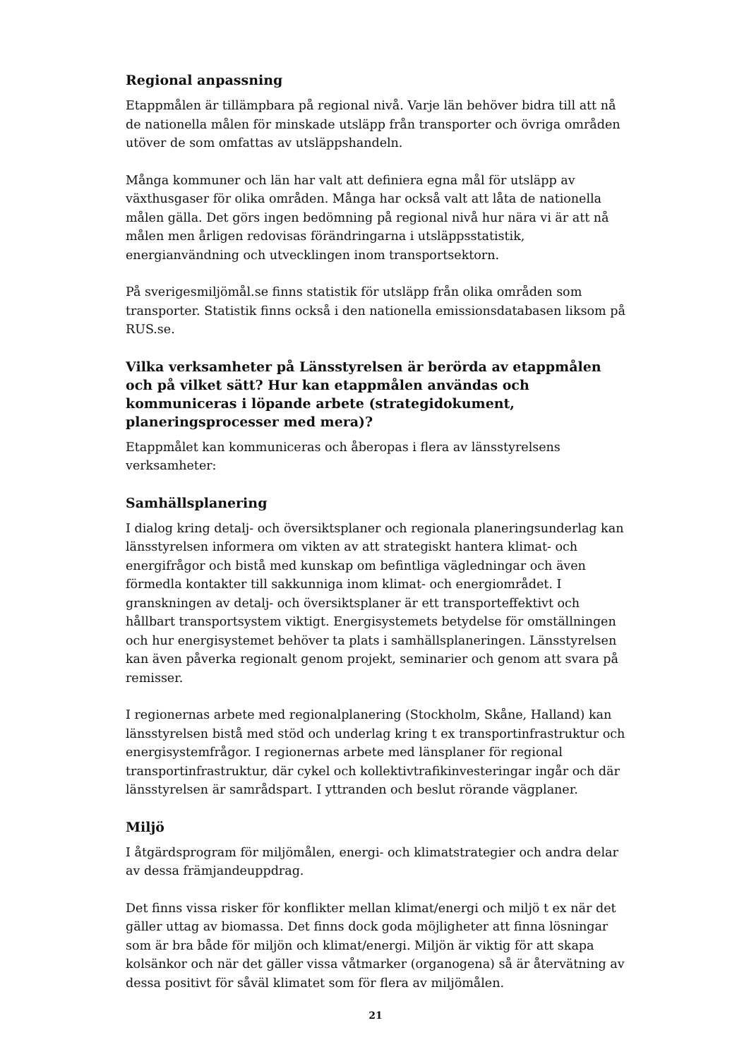Regional anpassning
Etappmålen är tillämpbara på regional nivå. Varje län behöver bidra till att nå de nationella målen för minskade utsläpp från transporter och övriga områden utöver de som omfattas av utsläppshandeln.
Många kommuner och län har valt att definiera egna mål för utsläpp av växthusgaser för olika områden. Många har också valt att låta de nationella målen gälla. Det görs ingen bedömning på regional nivå hur nära vi är att nå målen men årligen redovisas förändringarna i utsläppsstatistik, energianvändning och utvecklingen inom transportsektorn.
På sverigesmiljömål.se finns statistik för utsläpp från olika områden som transporter. Statistik finns också i den nationella emissionsdatabasen liksom på RUS.se.
Vilka verksamheter på Länsstyrelsen är berörda av etappmålen och på vilket sätt? Hur kan etappmålen användas och kommuniceras i löpande arbete (strategidokument, planeringsprocesser med mera)?
Etappmålet kan kommuniceras och åberopas i flera av länsstyrelsens verksamheter:
Samhällsplanering
I dialog kring detalj- och översiktsplaner och regionala planeringsunderlag kan länsstyrelsen informera om vikten av att strategiskt hantera klimat- och energifrågor och bistå med kunskap om befintliga vägledningar och även förmedla kontakter till sakkunniga inom klimat- och energiområdet. I granskningen av detalj- och översiktsplaner är ett transporteffektivt och hållbart transportsystem viktigt. Energisystemets betydelse för omställningen och hur energisystemet behöver ta plats i samhällsplaneringen. Länsstyrelsen kan även påverka regionalt genom projekt, seminarier och genom att svara på remisser.
I regionernas arbete med regionalplanering (Stockholm, Skåne, Halland) kan länsstyrelsen bistå med stöd och underlag kring t ex transportinfrastruktur och energisystemfrågor. I regionernas arbete med länsplaner för regional transportinfrastruktur, där cykel och kollektivtrafikinvesteringar ingår och där länsstyrelsen är samrådspart. I yttranden och beslut rörande vägplaner.
Miljö
I åtgärdsprogram för miljömålen, energi- och klimatstrategier och andra delar av dessa främjandeuppdrag.
Det finns vissa risker för konflikter mellan klimat/energi och miljö t ex när det gäller uttag av biomassa. Det finns dock goda möjligheter att finna lösningar som är bra både för miljön och klimat/energi. Miljön är viktig för att skapa kolsänkor och när det gäller vissa våtmarker (organogena) så är återvätning av dessa positivt för såväl klimatet som för flera av miljömålen.
21